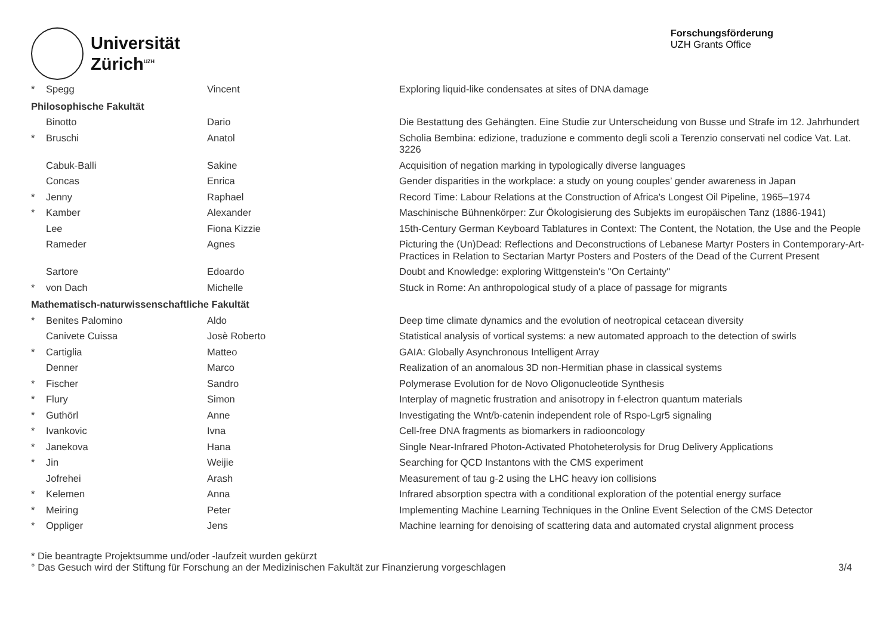Universität
Zürich<sup>UZH</sup>
Forschungsförderung
UZH Grants Office
| * | Spegg | Vincent | Exploring liquid-like condensates at sites of DNA damage |
| Philosophische Fakultät | | | |
| | Binotto | Dario | Die Bestattung des Gehängten. Eine Studie zur Unterscheidung von Busse und Strafe im 12. Jahrhundert |
| * | Bruschi | Anatol | Scholia Bembina: edizione, traduzione e commento degli scoli a Terenzio conservati nel codice Vat. Lat. 3226 |
| | Cabuk-Balli | Sakine | Acquisition of negation marking in typologically diverse languages |
| | Concas | Enrica | Gender disparities in the workplace: a study on young couples’ gender awareness in Japan |
| * | Jenny | Raphael | Record Time: Labour Relations at the Construction of Africa's Longest Oil Pipeline, 1965–1974 |
| * | Kamber | Alexander | Maschinische Bühnenkörper: Zur Ökologisierung des Subjekts im europäischen Tanz (1886-1941) |
| | Lee | Fiona Kizzie | 15th-Century German Keyboard Tablatures in Context: The Content, the Notation, the Use and the People |
| | Rameder | Agnes | Picturing the (Un)Dead: Reflections and Deconstructions of Lebanese Martyr Posters in Contemporary-Art-Practices in Relation to Sectarian Martyr Posters and Posters of the Dead of the Current Present |
| | Sartore | Edoardo | Doubt and Knowledge: exploring Wittgenstein's "On Certainty" |
| * | von Dach | Michelle | Stuck in Rome: An anthropological study of a place of passage for migrants |
| Mathematisch-naturwissenschaftliche Fakultät | | | |
| * | Benites Palomino | Aldo | Deep time climate dynamics and the evolution of neotropical cetacean diversity |
| | Canivete Cuissa | Josè Roberto | Statistical analysis of vortical systems: a new automated approach to the detection of swirls |
| * | Cartiglia | Matteo | GAIA: Globally Asynchronous Intelligent Array |
| | Denner | Marco | Realization of an anomalous 3D non-Hermitian phase in classical systems |
| * | Fischer | Sandro | Polymerase Evolution for de Novo Oligonucleotide Synthesis |
| * | Flury | Simon | Interplay of magnetic frustration and anisotropy in f-electron quantum materials |
| * | Guthörl | Anne | Investigating the Wnt/b-catenin independent role of Rspo-Lgr5 signaling |
| * | Ivankovic | Ivna | Cell-free DNA fragments as biomarkers in radiooncology |
| * | Janekova | Hana | Single Near-Infrared Photon-Activated Photoheterolysis for Drug Delivery Applications |
| * | Jin | Weijie | Searching for QCD Instantons with the CMS experiment |
| | Jofrehei | Arash | Measurement of tau g-2 using the LHC heavy ion collisions |
| * | Kelemen | Anna | Infrared absorption spectra with a conditional exploration of the potential energy surface |
| * | Meiring | Peter | Implementing Machine Learning Techniques in the Online Event Selection of the CMS Detector |
| * | Oppliger | Jens | Machine learning for denoising of scattering data and automated crystal alignment process |
* Die beantragte Projektsumme und/oder -laufzeit wurden gekürzt
° Das Gesuch wird der Stiftung für Forschung an der Medizinischen Fakultät zur Finanzierung vorgeschlagen
3/4